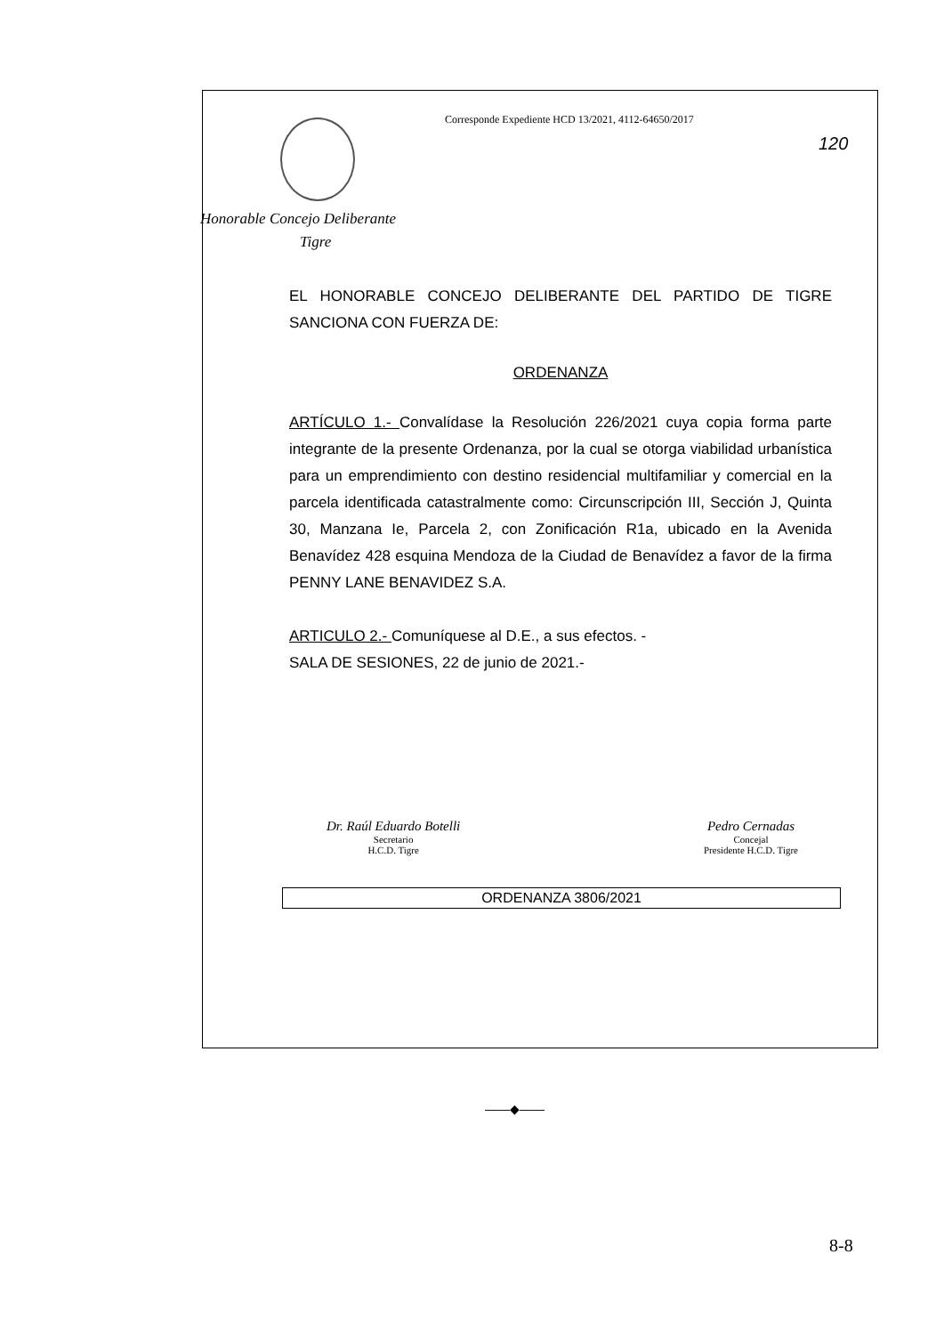Corresponde Expediente HCD 13/2021, 4112-64650/2017
Honorable Concejo Deliberante
Tigre
EL HONORABLE CONCEJO DELIBERANTE DEL PARTIDO DE TIGRE SANCIONA CON FUERZA DE:
ORDENANZA
ARTÍCULO 1.- Convalídase la Resolución 226/2021 cuya copia forma parte integrante de la presente Ordenanza, por la cual se otorga viabilidad urbanística para un emprendimiento con destino residencial multifamiliar y comercial en la parcela identificada catastralmente como: Circunscripción III, Sección J, Quinta 30, Manzana Ie, Parcela 2, con Zonificación R1a, ubicado en la Avenida Benavídez 428 esquina Mendoza de la Ciudad de Benavídez a favor de la firma PENNY LANE BENAVIDEZ S.A.
ARTICULO 2.- Comuníquese al D.E., a sus efectos. -
SALA DE SESIONES, 22 de junio de 2021.-
Dr. Raúl Eduardo Botelli
Secretario
H.C.D. Tigre
Pedro Cernadas
Concejal
Presidente H.C.D. Tigre
ORDENANZA 3806/2021
120
——◆——
8-8